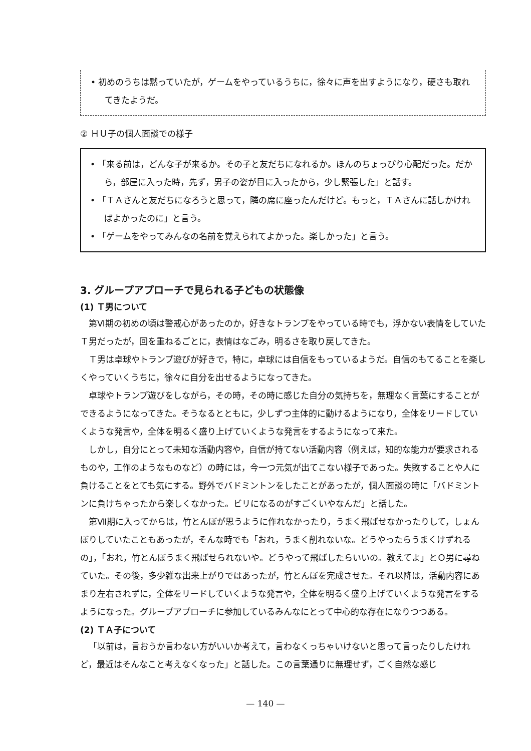• 初めのうちは黙っていたが，ゲームをやっているうちに，徐々に声を出すようになり，硬さも取れてきたようだ。
② ＨＵ子の個人面談での様子
• 「来る前は，どんな子が来るか。その子と友だちになれるか。ほんのちょっぴり心配だった。だから，部屋に入った時，先ず，男子の姿が目に入ったから，少し緊張した」と話す。
• 「ＴＡさんと友だちになろうと思って，隣の席に座ったんだけど。もっと，ＴＡさんに話しかければよかったのに」と言う。
• 「ゲームをやってみんなの名前を覚えられてよかった。楽しかった」と言う。
3. グループアプローチで見られる子どもの状態像
(1) Ｔ男について
第Ⅵ期の初めの頃は警戒心があったのか，好きなトランプをやっている時でも，浮かない表情をしていたＴ男だったが，回を重ねるごとに，表情はなごみ，明るさを取り戻してきた。
Ｔ男は卓球やトランプ遊びが好きで，特に，卓球には自信をもっているようだ。自信のもてることを楽しくやっていくうちに，徐々に自分を出せるようになってきた。
卓球やトランプ遊びをしながら，その時，その時に感じた自分の気持ちを，無理なく言葉にすることができるようになってきた。そうなるとともに，少しずつ主体的に動けるようになり，全体をリードしていくような発言や，全体を明るく盛り上げていくような発言をするようになって来た。
しかし，自分にとって未知な活動内容や，自信が持てない活動内容（例えば，知的な能力が要求されるものや，工作のようなものなど）の時には，今一つ元気が出てこない様子であった。失敗することや人に負けることをとても気にする。野外でバドミントンをしたことがあったが，個人面談の時に「バドミントンに負けちゃったから楽しくなかった。ビリになるのがすごくいやなんだ」と話した。
第Ⅶ期に入ってからは，竹とんぼが思うように作れなかったり，うまく飛ばせなかったりして，しょんぼりしていたこともあったが，そんな時でも「おれ，うまく削れないな。どうやったらうまくけずれるの」，「おれ，竹とんぼうまく飛ばせられないや。どうやって飛ばしたらいいの。教えてよ」とＯ男に尋ねていた。その後，多少雑な出来上がりではあったが，竹とんぼを完成させた。それ以降は，活動内容にあまり左右されずに，全体をリードしていくような発言や，全体を明るく盛り上げていくような発言をするようになった。グループアプローチに参加しているみんなにとって中心的な存在になりつつある。
(2) ＴＡ子について
「以前は，言おうか言わない方がいいか考えて，言わなくっちゃいけないと思って言ったりしたけれど，最近はそんなこと考えなくなった」と話した。この言葉通りに無理せず，ごく自然な感じ
— 140 —